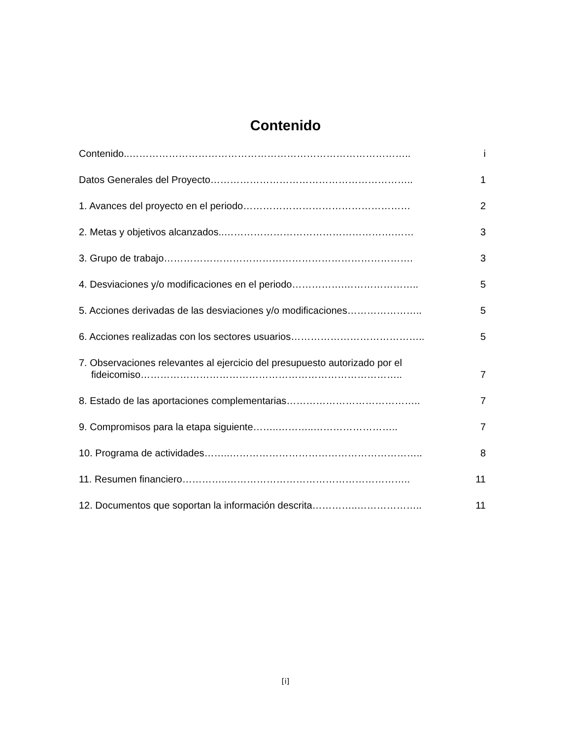Contenido
Contenido..………………………………………………………………………….. i
Datos Generales del Proyecto…………………………………………………….. 1
1. Avances del proyecto en el periodo…………………………………………… 2
2. Metas y objetivos alcanzados..…………………………………………….…… 3
3. Grupo de trabajo…………………………………………………………………. 3
4. Desviaciones y/o modificaciones en el periodo…………….………………….. 5
5. Acciones derivadas de las desviaciones y/o modificaciones………………….. 5
6. Acciones realizadas con los sectores usuarios………………………………….. 5
7. Observaciones relevantes al ejercicio del presupuesto autorizado por el
fideicomiso…………………………………………………………………….. 7
8. Estado de las aportaciones complementarias………………………………….. 7
9. Compromisos para la etapa siguiente……..………..…………………….. 7
10. Programa de actividades……..………………………………………………….. 8
11. Resumen financiero…………..……………………………………………….. 11
12. Documentos que soportan la información descrita…………..……………….. 11
[i]